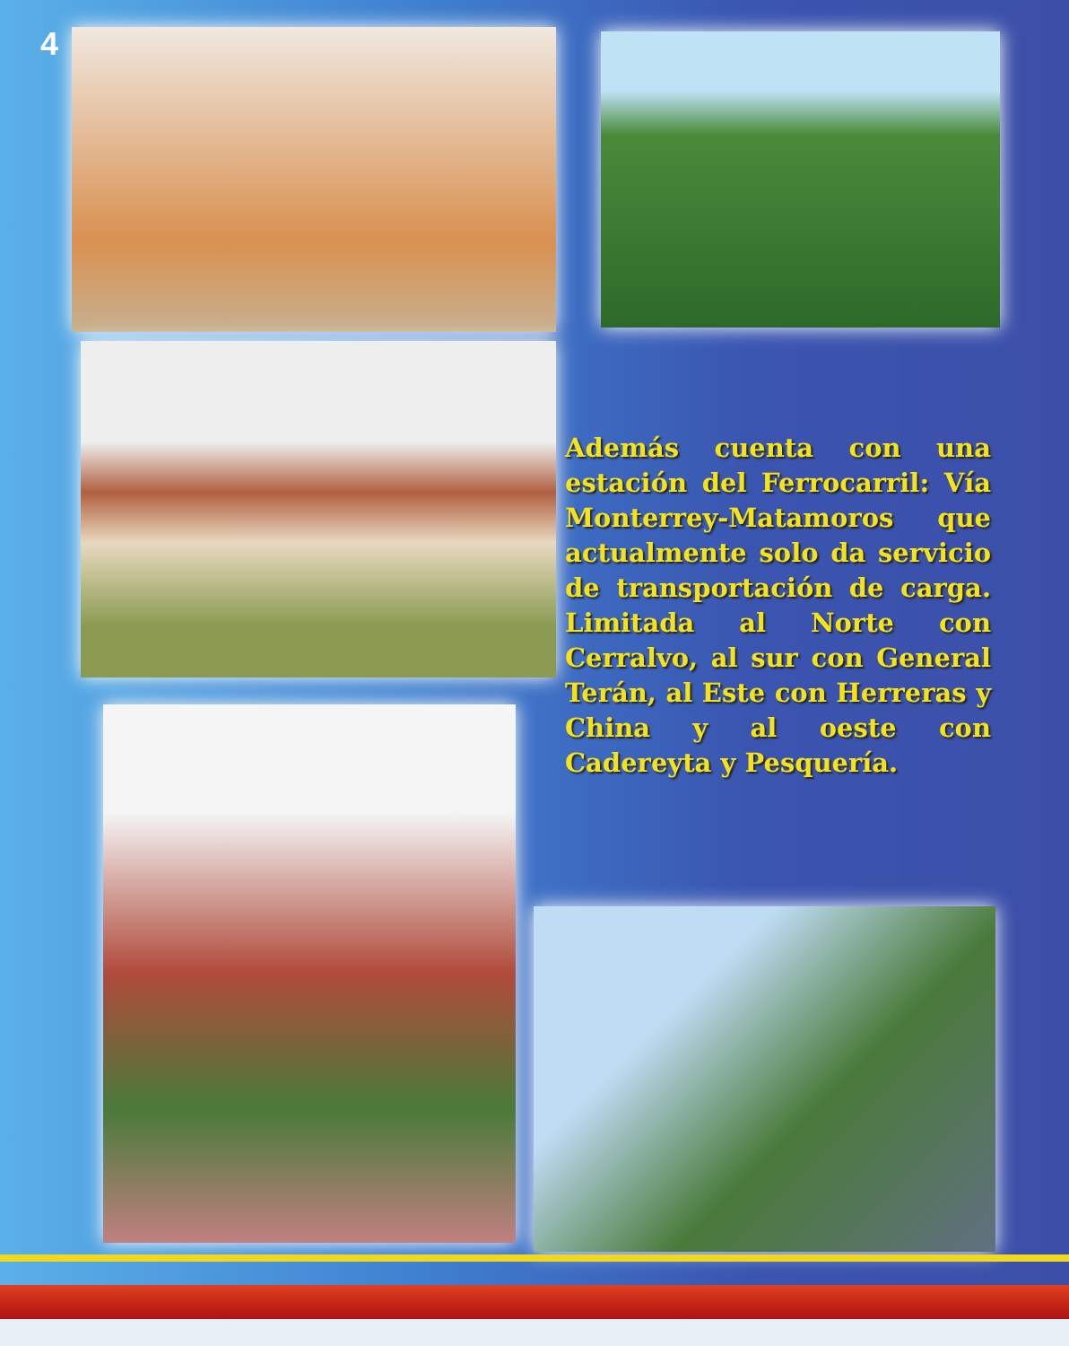4
Además cuenta con una estación del Ferrocarril: Vía Monterrey-Matamoros que actualmente solo da servicio de transportación de carga. Limitada al Norte con Cerralvo, al sur con General Terán, al Este con Herreras y China y al oeste con Cadereyta y Pesquería.